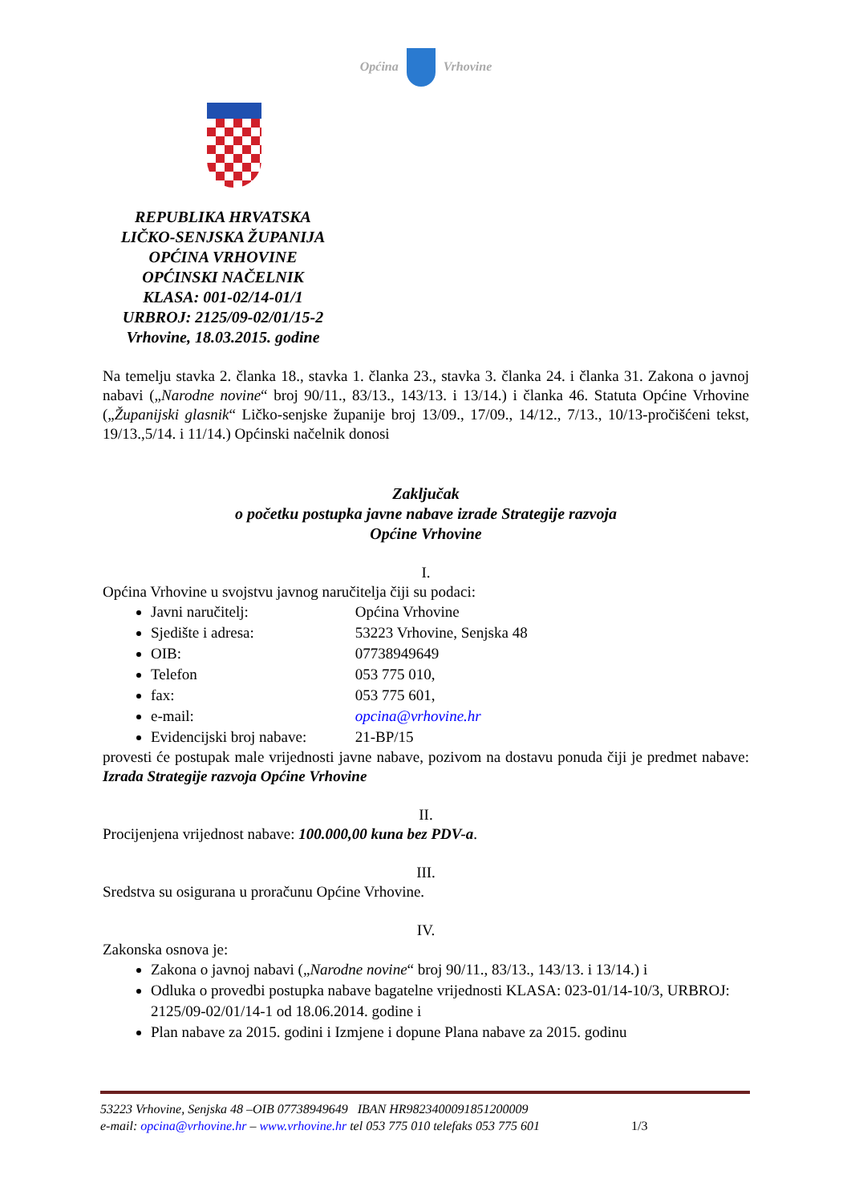Općina Vrhovine
REPUBLIKA HRVATSKA
LIČKO-SENJSKA ŽUPANIJA
OPĆINA VRHOVINE
OPĆINSKI NAČELNIK
KLASA: 001-02/14-01/1
URBROJ: 2125/09-02/01/15-2
Vrhovine, 18.03.2015. godine
Na temelju stavka 2. članka 18., stavka 1. članka 23., stavka 3. članka 24. i članka 31. Zakona o javnoj nabavi („Narodne novine“ broj 90/11., 83/13., 143/13. i 13/14.) i članka 46. Statuta Općine Vrhovine („Županijski glasnik“ Ličko-senjske županije broj 13/09., 17/09., 14/12., 7/13., 10/13-pročišćeni tekst, 19/13.,5/14. i 11/14.) Općinski načelnik donosi
Zaključak
o početku postupka javne nabave izrade Strategije razvoja
Općine Vrhovine
I.
Općina Vrhovine u svojstvu javnog naručitelja čiji su podaci:
Javni naručitelj: Općina Vrhovine
Sjedište i adresa: 53223 Vrhovine, Senjska 48
OIB: 07738949649
Telefon 053 775 010,
fax: 053 775 601,
e-mail: opcina@vrhovine.hr
Evidencijski broj nabave: 21-BP/15
provesti će postupak male vrijednosti javne nabave, pozivom na dostavu ponuda čiji je predmet nabave: Izrada Strategije razvoja Općine Vrhovine
II.
Procijenjena vrijednost nabave: 100.000,00 kuna bez PDV-a.
III.
Sredstva su osigurana u proračunu Općine Vrhovine.
IV.
Zakonska osnova je:
Zakona o javnoj nabavi („Narodne novine“ broj 90/11., 83/13., 143/13. i 13/14.) i
Odluka o provedbi postupka nabave bagatelne vrijednosti KLASA: 023-01/14-10/3, URBROJ: 2125/09-02/01/14-1 od 18.06.2014. godine i
Plan nabave za 2015. godini i Izmjene i dopune Plana nabave za 2015. godinu
53223 Vrhovine, Senjska 48 –OIB 07738949649 IBAN HR9823400091851200009
e-mail: opcina@vrhovine.hr – www.vrhovine.hr tel 053 775 010 telefaks 053 775 601 1/3